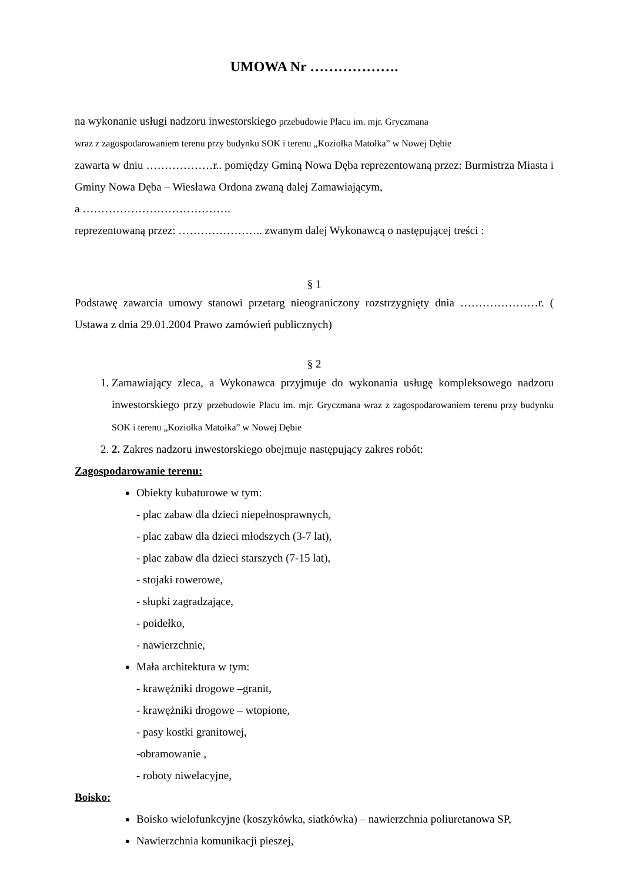UMOWA Nr ……………….
na wykonanie usługi nadzoru inwestorskiego przebudowie Placu im. mjr. Gryczmana
wraz z zagospodarowaniem terenu przy budynku SOK i terenu „Koziołka Matołka” w Nowej Dębie
zawarta w dniu ………………r.. pomiędzy Gminą Nowa Dęba reprezentowaną przez: Burmistrza Miasta i Gminy Nowa Dęba – Wiesława Ordona zwaną dalej Zamawiającym,
a ………………………………….
reprezentowaną przez: ………………….. zwanym dalej Wykonawcą o następującej treści :
§ 1
Podstawę zawarcia umowy stanowi przetarg nieograniczony rozstrzygnięty dnia …………………r. ( Ustawa z dnia 29.01.2004 Prawo zamówień publicznych)
§ 2
1. Zamawiający zleca, a Wykonawca przyjmuje do wykonania usługę kompleksowego nadzoru inwestorskiego przy przebudowie Placu im. mjr. Gryczmana wraz z zagospodarowaniem terenu przy budynku SOK i terenu „Koziołka Matołka” w Nowej Dębie
2. 2. Zakres nadzoru inwestorskiego obejmuje następujący zakres robót:
Zagospodarowanie terenu:
Obiekty kubaturowe w tym:
- plac zabaw dla dzieci niepełnosprawnych,
- plac zabaw dla dzieci młodszych (3-7 lat),
- plac zabaw dla dzieci starszych (7-15 lat),
- stojaki rowerowe,
- słupki zagradzające,
- poidełko,
- nawierzchnie,
Mała architektura w tym:
- krawężniki drogowe –granit,
- krawężniki drogowe – wtopione,
- pasy kostki granitowej,
-obramowanie ,
- roboty niwelacyjne,
Boisko:
Boisko wielofunkcyjne (koszykówka, siatkówka) – nawierzchnia poliuretanowa SP,
Nawierzchnia komunikacji pieszej,